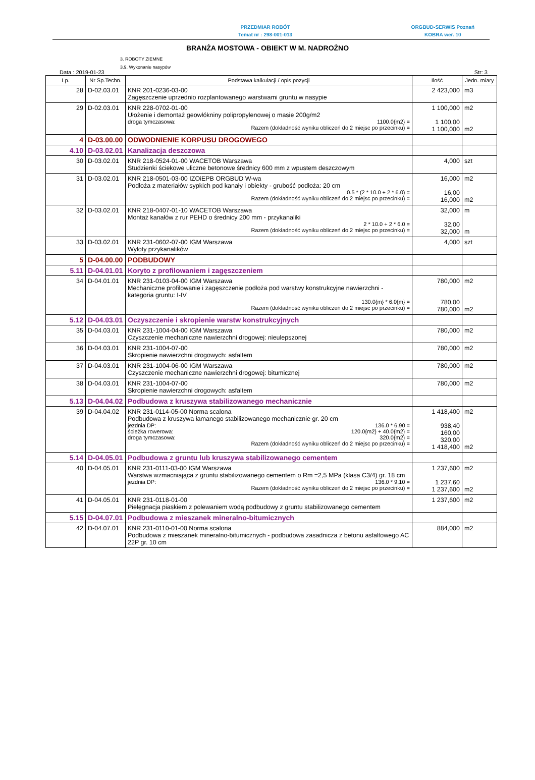PRZEDMIAR ROBÓT
Temat nr : 298-001-013
ORGBUD-SERWIS Poznań
KOBRA wer. 10
BRANŻA MOSTOWA - OBIEKT W M. NADROŻNO
3. ROBOTY ZIEMNE
3.9. Wykonanie nasypów
Data : 2019-01-23 Str: 3
| Lp. | Nr Sp.Techn. | Podstawa kalkulacji / opis pozycji | Ilość | Jedn. miary |
| --- | --- | --- | --- | --- |
| 28 | D-02.03.01 | KNR 201-0236-03-00 Zagęszczenie uprzednio rozplantowanego warstwami gruntu w nasypie | 2 423,000 | m3 |
| 29 | D-02.03.01 | KNR 228-0702-01-00 Ułożenie i demontaż geowłókniny polipropylenowej o masie 200g/m2 droga tymczasowa: 1100.0{m2} = Razem (dokładność wyniku obliczeń do 2 miejsc po przecinku) = | 1 100,000 1 100,00 1 100,000 | m2 m2 |
| 4 | D-03.00.00 | ODWODNIENIE KORPUSU DROGOWEGO | | |
| 4.10 | D-03.02.01 | Kanalizacja deszczowa | | |
| 30 | D-03.02.01 | KNR 218-0524-01-00 WACETOB Warszawa Studzienki ściekowe uliczne betonowe średnicy 600 mm z wpustem deszczowym | 4,000 | szt |
| 31 | D-03.02.01 | KNR 218-0501-03-00 IZOiEPB ORGBUD W-wa Podłoża z materiałów sypkich pod kanały i obiekty - grubość podłoża: 20 cm 0.5 * (2 * 10.0 + 2 * 6.0) = Razem (dokładność wyniku obliczeń do 2 miejsc po przecinku) = | 16,000 16,00 16,000 | m2 m2 |
| 32 | D-03.02.01 | KNR 218-0407-01-10 WACETOB Warszawa Montaż kanałów z rur PEHD o średnicy 200 mm - przykanaliki 2 * 10.0 + 2 * 6.0 = Razem (dokładność wyniku obliczeń do 2 miejsc po przecinku) = | 32,000 32,00 32,000 | m m |
| 33 | D-03.02.01 | KNR 231-0602-07-00 IGM Warszawa Wyloty przykanalików | 4,000 | szt |
| 5 | D-04.00.00 | PODBUDOWY | | |
| 5.11 | D-04.01.01 | Koryto z profilowaniem i zagęszczeniem | | |
| 34 | D-04.01.01 | KNR 231-0103-04-00 IGM Warszawa Mechaniczne profilowanie i zagęszczenie podłoża pod warstwy konstrukcyjne nawierzchni - kategoria gruntu: I-IV 130.0{m} * 6.0{m} = Razem (dokładność wyniku obliczeń do 2 miejsc po przecinku) = | 780,000 780,00 780,000 | m2 m2 |
| 5.12 | D-04.03.01 | Oczyszczenie i skropienie warstw konstrukcyjnych | | |
| 35 | D-04.03.01 | KNR 231-1004-04-00 IGM Warszawa Czyszczenie mechaniczne nawierzchni drogowej: nieulepszonej | 780,000 | m2 |
| 36 | D-04.03.01 | KNR 231-1004-07-00 Skropienie nawierzchni drogowych: asfaltem | 780,000 | m2 |
| 37 | D-04.03.01 | KNR 231-1004-06-00 IGM Warszawa Czyszczenie mechaniczne nawierzchni drogowej: bitumicznej | 780,000 | m2 |
| 38 | D-04.03.01 | KNR 231-1004-07-00 Skropienie nawierzchni drogowych: asfaltem | 780,000 | m2 |
| 5.13 | D-04.04.02 | Podbudowa z kruszywa stabilizowanego mechanicznie | | |
| 39 | D-04.04.02 | KNR 231-0114-05-00 Norma scalona Podbudowa z kruszywa łamanego stabilizowanego mechanicznie gr. 20 cm jezdnia DP: 136.0 * 6.90 = ścieżka rowerowa: 120.0{m2} + 40.0{m2} = droga tymczasowa: 320.0{m2} = Razem (dokładność wyniku obliczeń do 2 miejsc po przecinku) = | 1 418,400 938,40 160,00 320,00 1 418,400 | m2 m2 |
| 5.14 | D-04.05.01 | Podbudowa z gruntu lub kruszywa stabilizowanego cementem | | |
| 40 | D-04.05.01 | KNR 231-0111-03-00 IGM Warszawa Warstwa wzmacniająca z gruntu stabilizowanego cementem o Rm =2,5 MPa (klasa C3/4) gr. 18 cm jezdnia DP: 136.0 * 9.10 = Razem (dokładność wyniku obliczeń do 2 miejsc po przecinku) = | 1 237,600 1 237,60 1 237,600 | m2 m2 |
| 41 | D-04.05.01 | KNR 231-0118-01-00 Pielęgnacja piaskiem z polewaniem wodą podbudowy z gruntu stabilizowanego cementem | 1 237,600 | m2 |
| 5.15 | D-04.07.01 | Podbudowa z mieszanek mineralno-bitumicznych | | |
| 42 | D-04.07.01 | KNR 231-0110-01-00 Norma scalona Podbudowa z mieszanek mineralno-bitumicznych - podbudowa zasadnicza z betonu asfaltowego AC 22P gr. 10 cm | 884,000 | m2 |